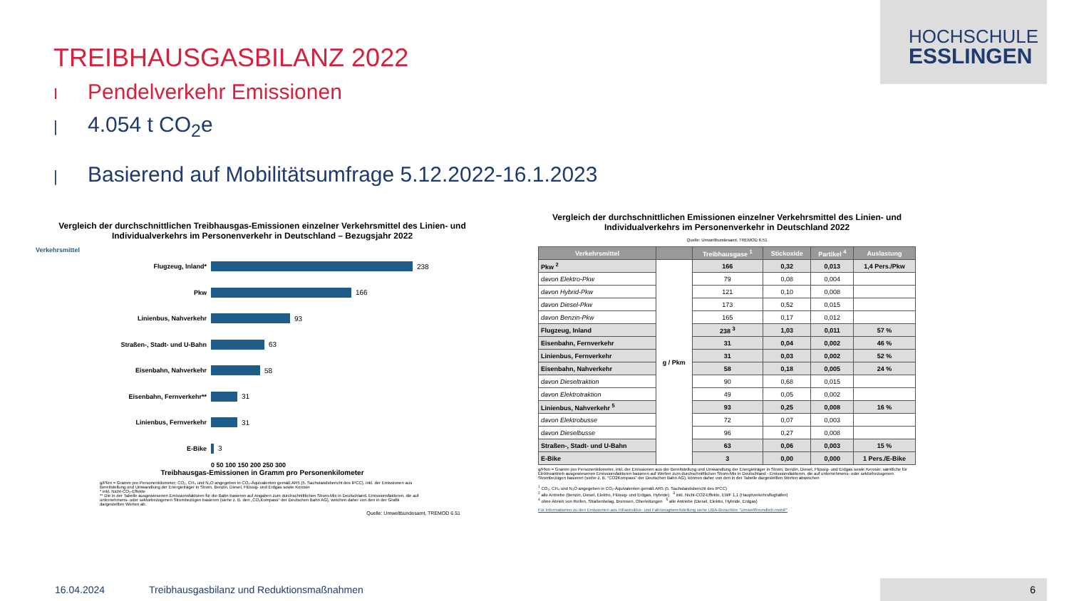HOCHSCHULE
ESSLINGEN
TREIBHAUSGASBILANZ 2022
I Pendelverkehr Emissionen
| 4.054 t CO<sub>2</sub>e
| Basierend auf Mobilitätsumfrage 5.12.2022-16.1.2023
Vergleich der durchschnittlichen Treibhausgas-Emissionen einzelner Verkehrsmittel des Linien- und Individualverkehrs im Personenverkehr in Deutschland – Bezugsjahr 2022
Verkehrsmittel
Flugzeug, Inland* 238
Pkw 166
Linienbus, Nahverkehr 93
Straßen-, Stadt- und U-Bahn 63
Eisenbahn, Nahverkehr 58
Eisenbahn, Fernverkehr** 31
Linienbus, Fernverkehr 31
E-Bike 3
0 50 100 150 200 250 300
Treibhausgas-Emissionen in Gramm pro Personenkilometer
g/Pkm = Gramm pro Personenkilometer; CO₂, CH₄ und N₂O angegeben in CO₂-Äquivalenten gemäß AR5 (5. Sachstandsbericht des IPCC), inkl. der Emissionen aus Bereitstellung und Umwandlung der Energieträger in Strom, Benzin, Diesel, Flüssig- und Erdgas sowie Kerosin
* inkl. Nicht-CO₂-Effekte
** Die in der Tabelle ausgewiesenen Emissionsfaktoren für die Bahn basieren auf Angaben zum durchschnittlichen Strom-Mix in Deutschland. Emissionsfaktoren, die auf unternehmens- oder sektorbezogenen Strombezügen basieren (siehe z. B. den „CO₂Kompass“ der Deutschen Bahn AG), weichen daher von den in der Grafik dargestellten Werten ab.
Quelle: Umweltbundesamt, TREMOD 6.51
Vergleich der durchschnittlichen Emissionen einzelner Verkehrsmittel des Linien- und Individualverkehrs im Personenverkehr in Deutschland 2022
Quelle: Umweltbundesamt, TREMOD 6.51
| Verkehrsmittel | | Treibhausgase <sup>1</sup> | Stickoxide | Partikel <sup>4</sup> | Auslastung |
| --- | --- | --- | --- | --- | --- |
| Pkw <sup>2</sup> | g / Pkm | 166 | 0,32 | 0,013 | 1,4 Pers./Pkw |
| davon Elektro-Pkw | | 79 | 0,08 | 0,004 | |
| davon Hybrid-Pkw | | 121 | 0,10 | 0,008 | |
| davon Diesel-Pkw | | 173 | 0,52 | 0,015 | |
| davon Benzin-Pkw | | 165 | 0,17 | 0,012 | |
| Flugzeug, Inland | | 238 <sup>3</sup> | 1,03 | 0,011 | 57 % |
| Eisenbahn, Fernverkehr | | 31 | 0,04 | 0,002 | 46 % |
| Linienbus, Fernverkehr | | 31 | 0,03 | 0,002 | 52 % |
| Eisenbahn, Nahverkehr | | 58 | 0,18 | 0,005 | 24 % |
| davon Dieseltraktion | | 90 | 0,68 | 0,015 | |
| davon Elektrotraktion | | 49 | 0,05 | 0,002 | |
| Linienbus, Nahverkehr <sup>5</sup> | | 93 | 0,25 | 0,008 | 16 % |
| davon Elektrobusse | | 72 | 0,07 | 0,003 | |
| davon Dieselbusse | | 96 | 0,27 | 0,008 | |
| Straßen-, Stadt- und U-Bahn | | 63 | 0,06 | 0,003 | 15 % |
| E-Bike | | 3 | 0,00 | 0,000 | 1 Pers./E-Bike |
g/Pkm = Gramm pro Personenkilometer, inkl. der Emissionen aus der Bereitstellung und Umwandlung der Energieträger in Strom, Benzin, Diesel, Flüssig- und Erdgas sowie Kerosin; sämtliche für Elektroantrieb ausgewiesenen Emissionsfaktoren basieren auf Werten zum durchschnittlichen Strom-Mix in Deutschland - Emissionsfaktoren, die auf unternehmens- oder sektorbezogenen Strombezügen basieren (siehe z. B. "CO2Kompass" der Deutschen Bahn AG), können daher von den in der Tabelle dargestellten Werten abweichen
<sup>1</sup> CO₂, CH₄ und N₂O angegeben in CO₂-Äquivalenten gemäß AR5 (5. Sachstandsbericht des IPCC)
<sup>2</sup> alle Antriebe (Benzin, Diesel, Elektro, Flüssig- und Erdgas, Hybride) <sup>3</sup> inkl. Nicht-CO2-Effekte, EWF 1,1 (Hauptverkehrsflughäfen)
<sup>4</sup> ohne Abrieb von Reifen, Straßenbelag, Bremsen, Oberleitungen <sup>5</sup> alle Antriebe (Diesel, Elektro, Hybride, Erdgas)
Für Informationen zu den Emissionen aus Infrastruktur- und Fahrzeugbereitstellung siehe UBA-Broschüre "Umweltfreundlich mobil!"
16.04.2024 Treibhausgasbilanz und Reduktionsmaßnahmen
6